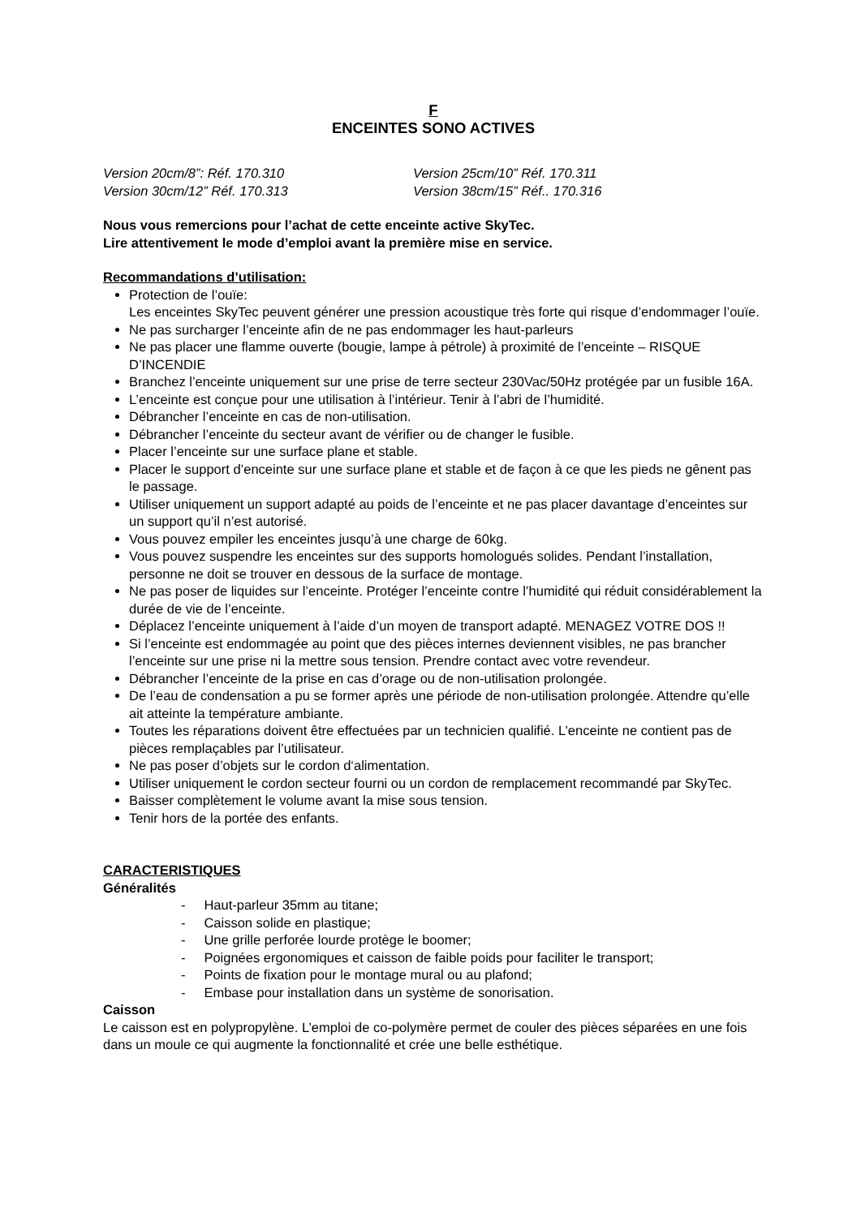F
ENCEINTES SONO ACTIVES
Version 20cm/8”: Réf. 170.310 Version 25cm/10” Réf. 170.311
Version 30cm/12” Réf. 170.313 Version 38cm/15” Réf.. 170.316
Nous vous remercions pour l’achat de cette enceinte active SkyTec.
Lire attentivement le mode d’emploi avant la première mise en service.
Recommandations d’utilisation:
Protection de l’ouïe:
Les enceintes SkyTec peuvent générer une pression acoustique très forte qui risque d’endommager l’ouïe.
Ne pas surcharger l’enceinte afin de ne pas endommager les haut-parleurs
Ne pas placer une flamme ouverte (bougie, lampe à pétrole) à proximité de l’enceinte – RISQUE D’INCENDIE
Branchez l’enceinte uniquement sur une prise de terre secteur 230Vac/50Hz protégée par un fusible 16A.
L’enceinte est conçue pour une utilisation à l’intérieur. Tenir à l’abri de l’humidité.
Débrancher l’enceinte en cas de non-utilisation.
Débrancher l’enceinte du secteur avant de vérifier ou de changer le fusible.
Placer l’enceinte sur une surface plane et stable.
Placer le support d’enceinte sur une surface plane et stable et de façon à ce que les pieds ne gênent pas le passage.
Utiliser uniquement un support adapté au poids de l’enceinte et ne pas placer davantage d’enceintes sur un support qu’il n’est autorisé.
Vous pouvez empiler les enceintes jusqu’à une charge de 60kg.
Vous pouvez suspendre les enceintes sur des supports homologués solides. Pendant l’installation, personne ne doit se trouver en dessous de la surface de montage.
Ne pas poser de liquides sur l’enceinte. Protéger l’enceinte contre l’humidité qui réduit considérablement la durée de vie de l’enceinte.
Déplacez l’enceinte uniquement à l’aide d’un moyen de transport adapté. MENAGEZ VOTRE DOS !!
Si l’enceinte est endommagée au point que des pièces internes deviennent visibles, ne pas brancher l’enceinte sur une prise ni la mettre sous tension. Prendre contact avec votre revendeur.
Débrancher l’enceinte de la prise en cas d’orage ou de non-utilisation prolongée.
De l’eau de condensation a pu se former après une période de non-utilisation prolongée. Attendre qu’elle ait atteinte la température ambiante.
Toutes les réparations doivent être effectuées par un technicien qualifié. L’enceinte ne contient pas de pièces remplaçables par l’utilisateur.
Ne pas poser d’objets sur le cordon d‘alimentation.
Utiliser uniquement le cordon secteur fourni ou un cordon de remplacement recommandé par SkyTec.
Baisser complètement le volume avant la mise sous tension.
Tenir hors de la portée des enfants.
CARACTERISTIQUES
Généralités
- Haut-parleur 35mm au titane;
- Caisson solide en plastique;
- Une grille perforée lourde protège le boomer;
- Poignées ergonomiques et caisson de faible poids pour faciliter le transport;
- Points de fixation pour le montage mural ou au plafond;
- Embase pour installation dans un système de sonorisation.
Caisson
Le caisson est en polypropylène. L’emploi de co-polymère permet de couler des pièces séparées en une fois dans un moule ce qui augmente la fonctionnalité et crée une belle esthétique.